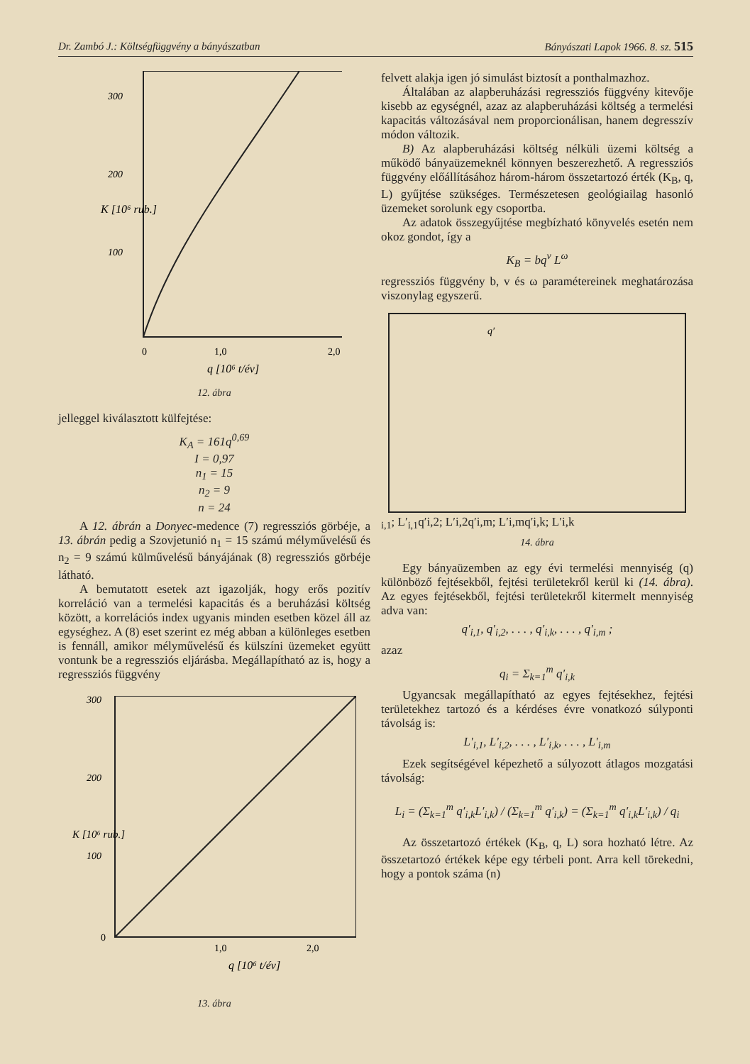Dr. Zambó J.: Költségfüggvény a bányászatban Bányászati Lapok 1966. 8. sz. 515
300
200
100
0
1,0
2,0
q [10⁶ t/év]
K [10⁶ rub.]
12. ábra
jelleggel kiválasztott külfejtése:
K<sub>A</sub> = 161q<sup>0,69</sup>
I = 0,97
n<sub>1</sub> = 15
n<sub>2</sub> = 9
n = 24
A 12. ábrán a Donyec-medence (7) regressziós görbéje, a 13. ábrán pedig a Szovjetunió n<sub>1</sub> = 15 számú mélyművelésű és n<sub>2</sub> = 9 számú külművelésű bányájának (8) regressziós görbéje látható.
A bemutatott esetek azt igazolják, hogy erős pozitív korreláció van a termelési kapacitás és a beruházási költség között, a korrelációs index ugyanis minden esetben közel áll az egységhez. A (8) eset szerint ez még abban a különleges esetben is fennáll, amikor mélyművelésű és külszíni üzemeket együtt vontunk be a regressziós eljárásba. Megállapítható az is, hogy a regressziós függvény
300
200
100
0
1,0
2,0
q [10⁶ t/év]
K [10⁶ rub.]
13. ábra
felvett alakja igen jó simulást biztosít a ponthalmazhoz.
Általában az alapberuházási regressziós függvény kitevője kisebb az egységnél, azaz az alapberuházási költség a termelési kapacitás változásával nem proporcionálisan, hanem degresszív módon változik.
B) Az alapberuházási költség nélküli üzemi költség a működő bányaüzemeknél könnyen beszerezhető. A regressziós függvény előállításához három-három összetartozó érték (K<sub>B</sub>, q, L) gyűjtése szükséges. Természetesen geológiailag hasonló üzemeket sorolunk egy csoportba.
Az adatok összegyűjtése megbízható könyvelés esetén nem okoz gondot, így a
K<sub>B</sub> = bq<sup>v</sup> L<sup>ω</sup>
regressziós függvény b, v és ω paramétereinek meghatározása viszonylag egyszerű.
q′i,1; L′i,1
q′i,2; L′i,2
q′i,m; L′i,m
q′i,k; L′i,k
14. ábra
Egy bányaüzemben az egy évi termelési mennyiség (q) különböző fejtésekből, fejtési területekről kerül ki (14. ábra). Az egyes fejtésekből, fejtési területekről kitermelt mennyiség adva van:
q′<sub>i,1</sub>, q′<sub>i,2</sub>, . . . , q′<sub>i,k</sub>, . . . , q′<sub>i,m</sub> ;
azaz
q<sub>i</sub> = Σ<sub>k=1</sub><sup>m</sup> q′<sub>i,k</sub>
Ugyancsak megállapítható az egyes fejtésekhez, fejtési területekhez tartozó és a kérdéses évre vonatkozó súlyponti távolság is:
L′<sub>i,1</sub>, L′<sub>i,2</sub>, . . . , L′<sub>i,k</sub>, . . . , L′<sub>i,m</sub>
Ezek segítségével képezhető a súlyozott átlagos mozgatási távolság:
L<sub>i</sub> = (Σ<sub>k=1</sub><sup>m</sup> q′<sub>i,k</sub>L′<sub>i,k</sub>) / (Σ<sub>k=1</sub><sup>m</sup> q′<sub>i,k</sub>) = (Σ<sub>k=1</sub><sup>m</sup> q′<sub>i,k</sub>L′<sub>i,k</sub>) / q<sub>i</sub>
Az összetartozó értékek (K<sub>B</sub>, q, L) sora hozható létre. Az összetartozó értékek képe egy térbeli pont. Arra kell törekedni, hogy a pontok száma (n)